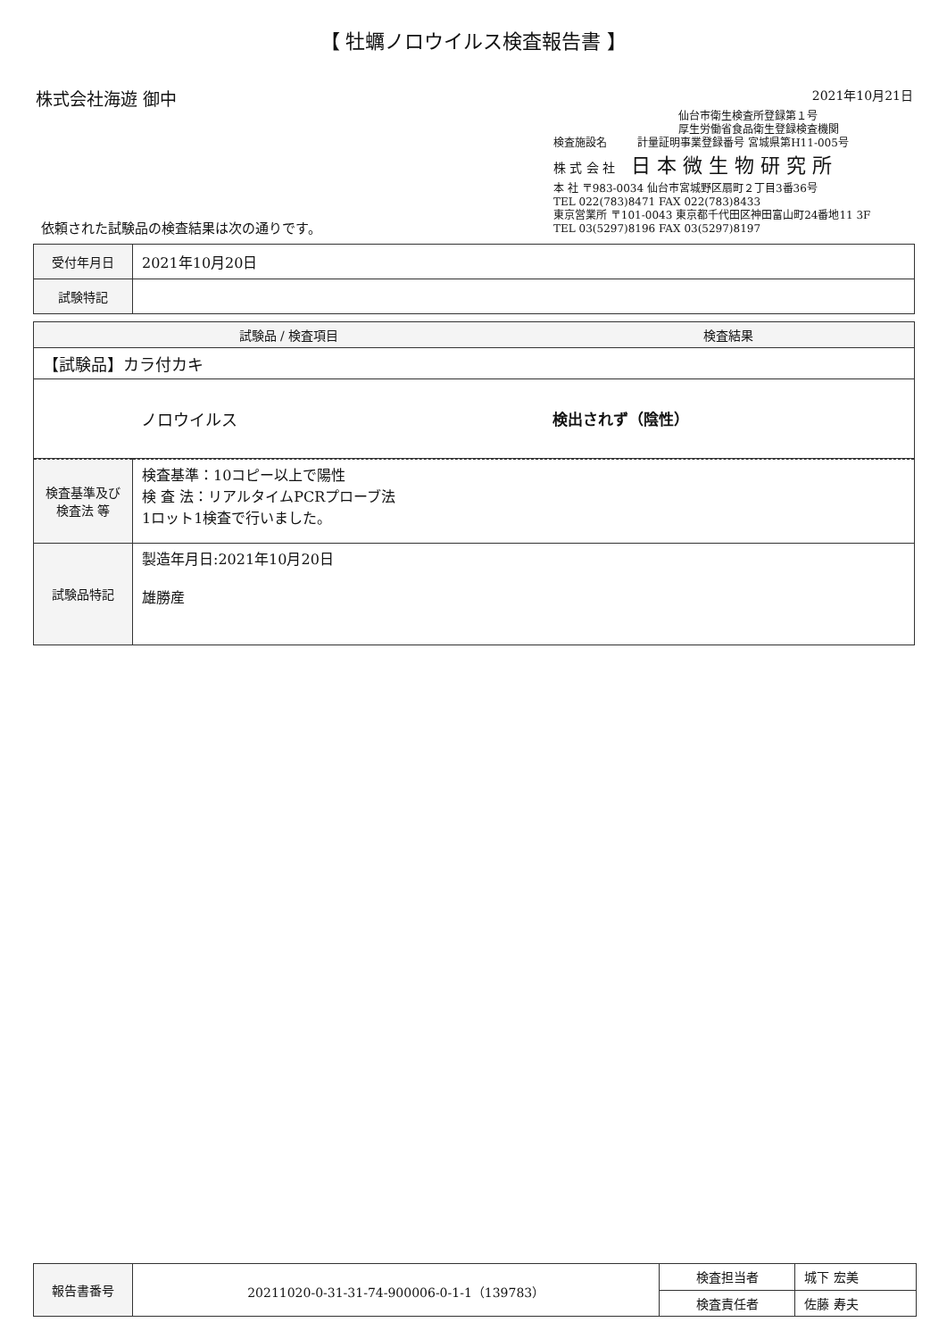【 牡蠣ノロウイルス検査報告書 】
株式会社海遊 御中
2021年10月21日
仙台市衛生検査所登録第１号
厚生労働省食品衛生登録検査機関
検査施設名 計量証明事業登録番号 宮城県第H11-005号
株 式 会 社 日 本 微 生 物 研 究 所
本 社 〒983-0034 仙台市宮城野区扇町２丁目3番36号
TEL 022(783)8471 FAX 022(783)8433
東京営業所 〒101-0043 東京都千代田区神田富山町24番地11 3F
TEL 03(5297)8196 FAX 03(5297)8197
依頼された試験品の検査結果は次の通りです。
| 受付年月日 | 2021年10月20日 |
| 試験特記 | |
| 試験品 / 検査項目 | 検査結果 |
| --- | --- |
| 【試験品】カラ付カキ | |
| ノロウイルス | 検出されず（陰性） |
| 検査基準及び 検査法 等 | 検査基準：10コピー以上で陽性 検 査 法：リアルタイムPCRプローブ法 1ロット1検査で行いました。 |
| 試験品特記 | 製造年月日:2021年10月20日 雄勝産 |
| 報告書番号 | 20211020-0-31-31-74-900006-0-1-1（139783） | 検査担当者 | 城下 宏美 |
| | | 検査責任者 | 佐藤 寿夫 |